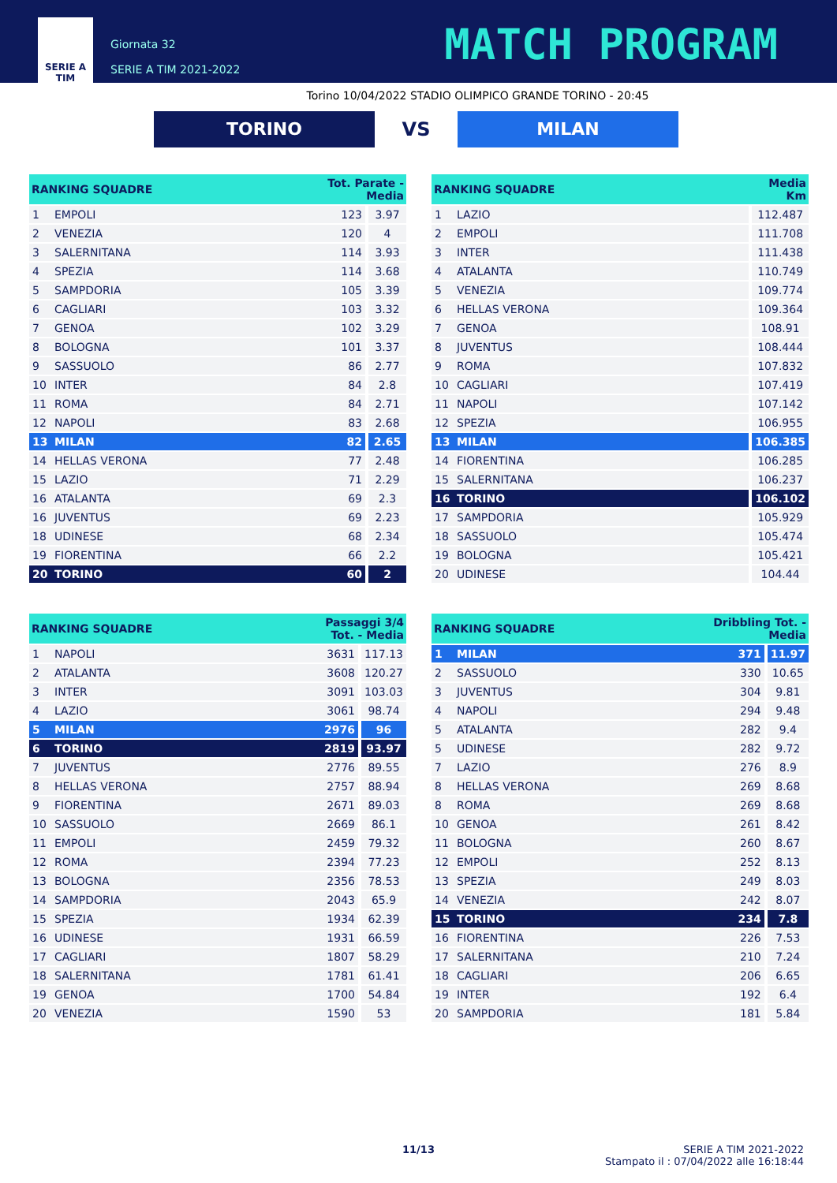SERIE A
TIM
Giornata 32
SERIE A TIM 2021-2022
MATCH PROGRAM
Torino 10/04/2022 STADIO OLIMPICO GRANDE TORINO - 20:45
TORINO
VS
MILAN
| RANKING SQUADRE | | Tot. Parate - Media | |
| --- | --- | --- | --- |
| 1 | EMPOLI | 123 | 3.97 |
| 2 | VENEZIA | 120 | 4 |
| 3 | SALERNITANA | 114 | 3.93 |
| 4 | SPEZIA | 114 | 3.68 |
| 5 | SAMPDORIA | 105 | 3.39 |
| 6 | CAGLIARI | 103 | 3.32 |
| 7 | GENOA | 102 | 3.29 |
| 8 | BOLOGNA | 101 | 3.37 |
| 9 | SASSUOLO | 86 | 2.77 |
| 10 | INTER | 84 | 2.8 |
| 11 | ROMA | 84 | 2.71 |
| 12 | NAPOLI | 83 | 2.68 |
| 13 | MILAN | 82 | 2.65 |
| 14 | HELLAS VERONA | 77 | 2.48 |
| 15 | LAZIO | 71 | 2.29 |
| 16 | ATALANTA | 69 | 2.3 |
| 16 | JUVENTUS | 69 | 2.23 |
| 18 | UDINESE | 68 | 2.34 |
| 19 | FIORENTINA | 66 | 2.2 |
| 20 | TORINO | 60 | 2 |
| RANKING SQUADRE | | Media Km |
| --- | --- | --- |
| 1 | LAZIO | 112.487 |
| 2 | EMPOLI | 111.708 |
| 3 | INTER | 111.438 |
| 4 | ATALANTA | 110.749 |
| 5 | VENEZIA | 109.774 |
| 6 | HELLAS VERONA | 109.364 |
| 7 | GENOA | 108.91 |
| 8 | JUVENTUS | 108.444 |
| 9 | ROMA | 107.832 |
| 10 | CAGLIARI | 107.419 |
| 11 | NAPOLI | 107.142 |
| 12 | SPEZIA | 106.955 |
| 13 | MILAN | 106.385 |
| 14 | FIORENTINA | 106.285 |
| 15 | SALERNITANA | 106.237 |
| 16 | TORINO | 106.102 |
| 17 | SAMPDORIA | 105.929 |
| 18 | SASSUOLO | 105.474 |
| 19 | BOLOGNA | 105.421 |
| 20 | UDINESE | 104.44 |
| RANKING SQUADRE | | Passaggi 3/4 Tot. - Media | |
| --- | --- | --- | --- |
| 1 | NAPOLI | 3631 | 117.13 |
| 2 | ATALANTA | 3608 | 120.27 |
| 3 | INTER | 3091 | 103.03 |
| 4 | LAZIO | 3061 | 98.74 |
| 5 | MILAN | 2976 | 96 |
| 6 | TORINO | 2819 | 93.97 |
| 7 | JUVENTUS | 2776 | 89.55 |
| 8 | HELLAS VERONA | 2757 | 88.94 |
| 9 | FIORENTINA | 2671 | 89.03 |
| 10 | SASSUOLO | 2669 | 86.1 |
| 11 | EMPOLI | 2459 | 79.32 |
| 12 | ROMA | 2394 | 77.23 |
| 13 | BOLOGNA | 2356 | 78.53 |
| 14 | SAMPDORIA | 2043 | 65.9 |
| 15 | SPEZIA | 1934 | 62.39 |
| 16 | UDINESE | 1931 | 66.59 |
| 17 | CAGLIARI | 1807 | 58.29 |
| 18 | SALERNITANA | 1781 | 61.41 |
| 19 | GENOA | 1700 | 54.84 |
| 20 | VENEZIA | 1590 | 53 |
| RANKING SQUADRE | | Dribbling Tot. - Media | |
| --- | --- | --- | --- |
| 1 | MILAN | 371 | 11.97 |
| 2 | SASSUOLO | 330 | 10.65 |
| 3 | JUVENTUS | 304 | 9.81 |
| 4 | NAPOLI | 294 | 9.48 |
| 5 | ATALANTA | 282 | 9.4 |
| 5 | UDINESE | 282 | 9.72 |
| 7 | LAZIO | 276 | 8.9 |
| 8 | HELLAS VERONA | 269 | 8.68 |
| 8 | ROMA | 269 | 8.68 |
| 10 | GENOA | 261 | 8.42 |
| 11 | BOLOGNA | 260 | 8.67 |
| 12 | EMPOLI | 252 | 8.13 |
| 13 | SPEZIA | 249 | 8.03 |
| 14 | VENEZIA | 242 | 8.07 |
| 15 | TORINO | 234 | 7.8 |
| 16 | FIORENTINA | 226 | 7.53 |
| 17 | SALERNITANA | 210 | 7.24 |
| 18 | CAGLIARI | 206 | 6.65 |
| 19 | INTER | 192 | 6.4 |
| 20 | SAMPDORIA | 181 | 5.84 |
11/13 SERIE A TIM 2021-2022
Stampato il : 07/04/2022 alle 16:18:44